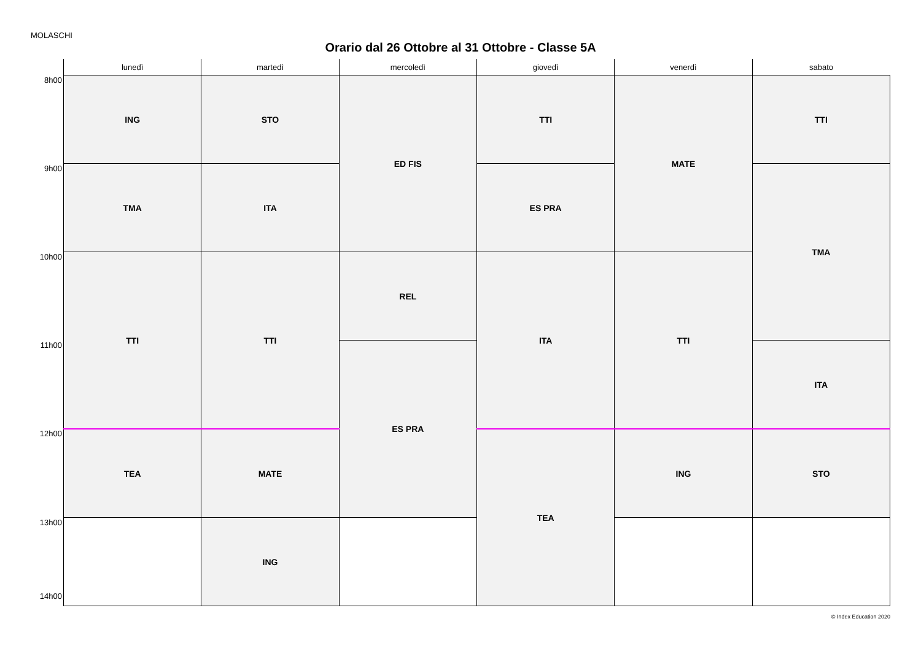MOLASCHI
Orario dal 26 Ottobre al 31 Ottobre - Classe 5A
| | lunedì | martedì | mercoledì | giovedì | venerdì | sabato |
| --- | --- | --- | --- | --- | --- | --- |
| 8h00 | ING | STO | ED FIS | TTI | MATE | TTI |
| 9h00 | TMA | ITA | | ES PRA | | TMA |
| 10h00 | TTI | TTI | REL | ITA | TTI | |
| 11h00 | | | ES PRA | | | ITA |
| 12h00 | TEA | MATE | | TEA | ING | STO |
| 13h00 14h00 | | ING | | | | |
© Index Education 2020